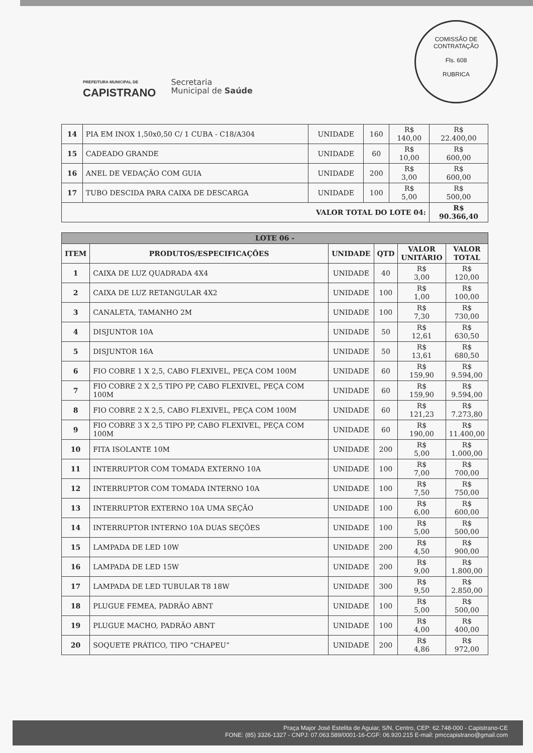COMISSÃO DE CONTRATAÇÃO
Fls. 608
RUBRICA
PREFEITURA MUNICIPAL DE
CAPISTRANO
Secretaria
Municipal de Saúde
| 14 | PIA EM INOX 1,50x0,50 C/ 1 CUBA - C18/A304 | UNIDADE | 160 | R$ 140,00 | R$ 22.400,00 |
| 15 | CADEADO GRANDE | UNIDADE | 60 | R$ 10,00 | R$ 600,00 |
| 16 | ANEL DE VEDAÇÃO COM GUIA | UNIDADE | 200 | R$ 3,00 | R$ 600,00 |
| 17 | TUBO DESCIDA PARA CAIXA DE DESCARGA | UNIDADE | 100 | R$ 5,00 | R$ 500,00 |
| VALOR TOTAL DO LOTE 04: | | | | | R$ 90.366,40 |
| LOTE 06 - | | | | | |
| --- | --- | --- | --- | --- | --- |
| ITEM | PRODUTOS/ESPECIFICAÇÕES | UNIDADE | QTD | VALOR UNITÁRIO | VALOR TOTAL |
| 1 | CAIXA DE LUZ QUADRADA 4X4 | UNIDADE | 40 | R$ 3,00 | R$ 120,00 |
| 2 | CAIXA DE LUZ RETANGULAR 4X2 | UNIDADE | 100 | R$ 1,00 | R$ 100,00 |
| 3 | CANALETA, TAMANHO 2M | UNIDADE | 100 | R$ 7,30 | R$ 730,00 |
| 4 | DISJUNTOR 10A | UNIDADE | 50 | R$ 12,61 | R$ 630,50 |
| 5 | DISJUNTOR 16A | UNIDADE | 50 | R$ 13,61 | R$ 680,50 |
| 6 | FIO COBRE 1 X 2,5, CABO FLEXIVEL, PEÇA COM 100M | UNIDADE | 60 | R$ 159,90 | R$ 9.594,00 |
| 7 | FIO COBRE 2 X 2,5 TIPO PP, CABO FLEXIVEL, PEÇA COM 100M | UNIDADE | 60 | R$ 159,90 | R$ 9.594,00 |
| 8 | FIO COBRE 2 X 2,5, CABO FLEXIVEL, PEÇA COM 100M | UNIDADE | 60 | R$ 121,23 | R$ 7.273,80 |
| 9 | FIO COBRE 3 X 2,5 TIPO PP, CABO FLEXIVEL, PEÇA COM 100M | UNIDADE | 60 | R$ 190,00 | R$ 11.400,00 |
| 10 | FITA ISOLANTE 10M | UNIDADE | 200 | R$ 5,00 | R$ 1.000,00 |
| 11 | INTERRUPTOR COM TOMADA EXTERNO 10A | UNIDADE | 100 | R$ 7,00 | R$ 700,00 |
| 12 | INTERRUPTOR COM TOMADA INTERNO 10A | UNIDADE | 100 | R$ 7,50 | R$ 750,00 |
| 13 | INTERRUPTOR EXTERNO 10A UMA SEÇÃO | UNIDADE | 100 | R$ 6,00 | R$ 600,00 |
| 14 | INTERRUPTOR INTERNO 10A DUAS SEÇÕES | UNIDADE | 100 | R$ 5,00 | R$ 500,00 |
| 15 | LAMPADA DE LED 10W | UNIDADE | 200 | R$ 4,50 | R$ 900,00 |
| 16 | LAMPADA DE LED 15W | UNIDADE | 200 | R$ 9,00 | R$ 1.800,00 |
| 17 | LAMPADA DE LED TUBULAR T8 18W | UNIDADE | 300 | R$ 9,50 | R$ 2.850,00 |
| 18 | PLUGUE FEMEA, PADRÃO ABNT | UNIDADE | 100 | R$ 5,00 | R$ 500,00 |
| 19 | PLUGUE MACHO, PADRÃO ABNT | UNIDADE | 100 | R$ 4,00 | R$ 400,00 |
| 20 | SOQUETE PRÁTICO, TIPO “CHAPEU” | UNIDADE | 200 | R$ 4,86 | R$ 972,00 |
Praça Major José Estelita de Aguiar, S/N, Centro, CEP: 62.748-000 - Capistrano-CE
FONE: (85) 3326-1327 - CNPJ: 07.063.589/0001-16-CGF: 06.920.215 E-mail: pmccapistrano@gmail.com